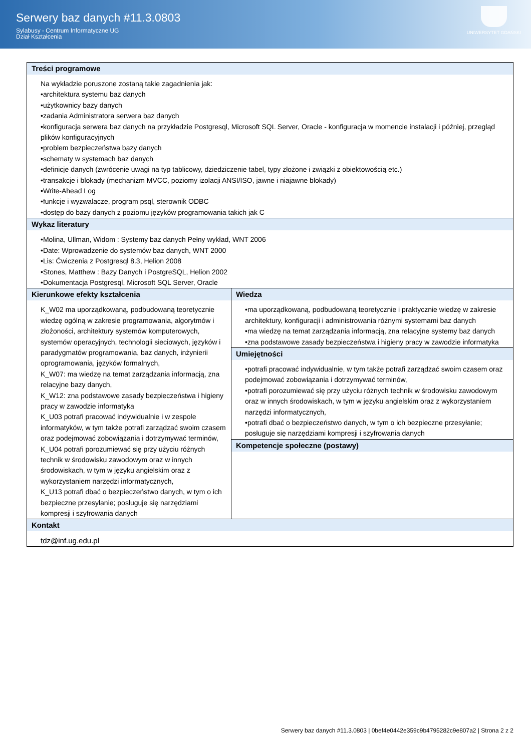Serwery baz danych #11.3.0803
Sylabusy - Centrum Informatyczne UG
Dział Kształcenia
UNIWERSYTET GDAŃSKI
| Treści programowe Na wykładzie poruszone zostaną takie zagadnienia jak: •architektura systemu baz danych •użytkownicy bazy danych •zadania Administratora serwera baz danych •konfiguracja serwera baz danych na przykładzie Postgresql, Microsoft SQL Server, Oracle - konfiguracja w momencie instalacji i później, przegląd plików konfiguracyjnych •problem bezpieczeństwa bazy danych •schematy w systemach baz danych •definicje danych (zwrócenie uwagi na typ tablicowy, dziedziczenie tabel, typy złożone i związki z obiektowością etc.) •transakcje i blokady (mechanizm MVCC, poziomy izolacji ANSI/ISO, jawne i niajawne blokady) •Write-Ahead Log •funkcje i wyzwalacze, program psql, sterownik ODBC •dostęp do bazy danych z poziomu języków programowania takich jak C | |
| Wykaz literatury •Molina, Ullman, Widom : Systemy baz danych Pełny wykład, WNT 2006 •Date: Wprowadzenie do systemów baz danych, WNT 2000 •Lis: Ćwiczenia z Postgresql 8.3, Helion 2008 •Stones, Matthew : Bazy Danych i PostgreSQL, Helion 2002 •Dokumentacja Postgresql, Microsoft SQL Server, Oracle | |
| Kierunkowe efekty kształcenia K_W02 ma uporządkowaną, podbudowaną teoretycznie wiedzę ogólną w zakresie programowania, algorytmów i złożoności, architektury systemów komputerowych, systemów operacyjnych, technologii sieciowych, języków i paradygmatów programowania, baz danych, inżynierii oprogramowania, języków formalnych, K_W07: ma wiedzę na temat zarządzania informacją, zna relacyjne bazy danych, K_W12: zna podstawowe zasady bezpieczeństwa i higieny pracy w zawodzie informatyka K_U03 potrafi pracować indywidualnie i w zespole informatyków, w tym także potrafi zarządzać swoim czasem oraz podejmować zobowiązania i dotrzymywać terminów, K_U04 potrafi porozumiewać się przy użyciu różnych technik w środowisku zawodowym oraz w innych środowiskach, w tym w języku angielskim oraz z wykorzystaniem narzędzi informatycznych, K_U13 potrafi dbać o bezpieczeństwo danych, w tym o ich bezpieczne przesyłanie; posługuje się narzędziami kompresji i szyfrowania danych | Wiedza •ma uporządkowaną, podbudowaną teoretycznie i praktycznie wiedzę w zakresie architektury, konfiguracji i administrowania różnymi systemami baz danych •ma wiedzę na temat zarządzania informacją, zna relacyjne systemy baz danych •zna podstawowe zasady bezpieczeństwa i higieny pracy w zawodzie informatyka Umiejętności •potrafi pracować indywidualnie, w tym także potrafi zarządzać swoim czasem oraz podejmować zobowiązania i dotrzymywać terminów, •potrafi porozumiewać się przy użyciu różnych technik w środowisku zawodowym oraz w innych środowiskach, w tym w języku angielskim oraz z wykorzystaniem narzędzi informatycznych, •potrafi dbać o bezpieczeństwo danych, w tym o ich bezpieczne przesyłanie; posługuje się narzędziami kompresji i szyfrowania danych Kompetencje społeczne (postawy) |
| Kontakt tdz@inf.ug.edu.pl | |
Serwery baz danych #11.3.0803 | 0bef4e0442e359c9b4795282c9e807a2 | Strona 2 z 2